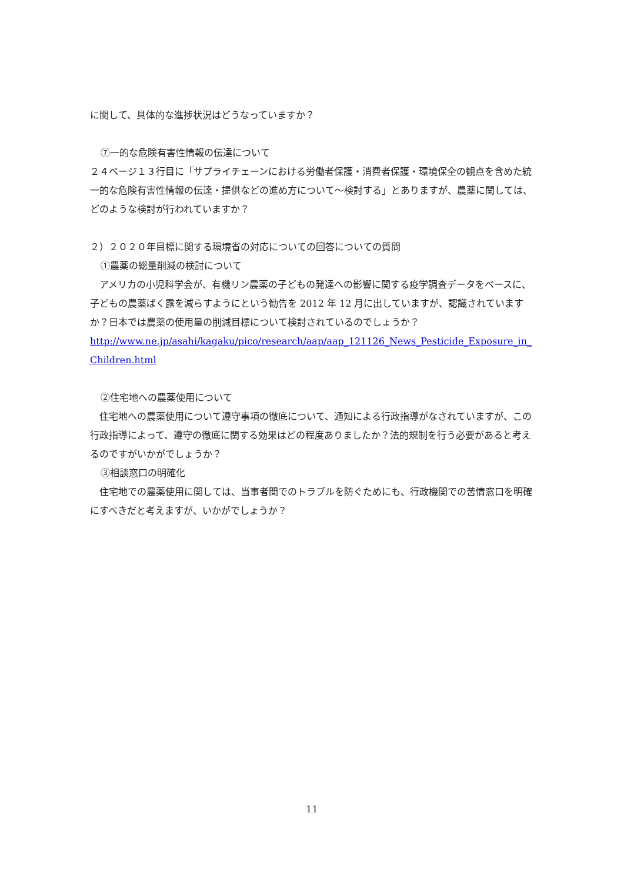に関して、具体的な進捗状況はどうなっていますか？
⑦一的な危険有害性情報の伝達について
２４ページ１３行目に「サプライチェーンにおける労働者保護・消費者保護・環境保全の観点を含めた統一的な危険有害性情報の伝達・提供などの進め方について〜検討する」とありますが、農薬に関しては、どのような検討が行われていますか？
２）２０２０年目標に関する環境省の対応についての回答についての質問
①農薬の総量削減の検討について
　アメリカの小児科学会が、有機リン農薬の子どもの発達への影響に関する疫学調査データをベースに、子どもの農薬ばく露を減らすようにという勧告を 2012 年 12 月に出していますが、認識されていますか？日本では農薬の使用量の削減目標について検討されているのでしょうか？
http://www.ne.jp/asahi/kagaku/pico/research/aap/aap_121126_News_Pesticide_Exposure_in_Children.html
②住宅地への農薬使用について
　住宅地への農薬使用について遵守事項の徹底について、通知による行政指導がなされていますが、この行政指導によって、遵守の徹底に関する効果はどの程度ありましたか？法的規制を行う必要があると考えるのですがいかがでしょうか？
③相談窓口の明確化
　住宅地での農薬使用に関しては、当事者間でのトラブルを防ぐためにも、行政機関での苦情窓口を明確にすべきだと考えますが、いかがでしょうか？
11